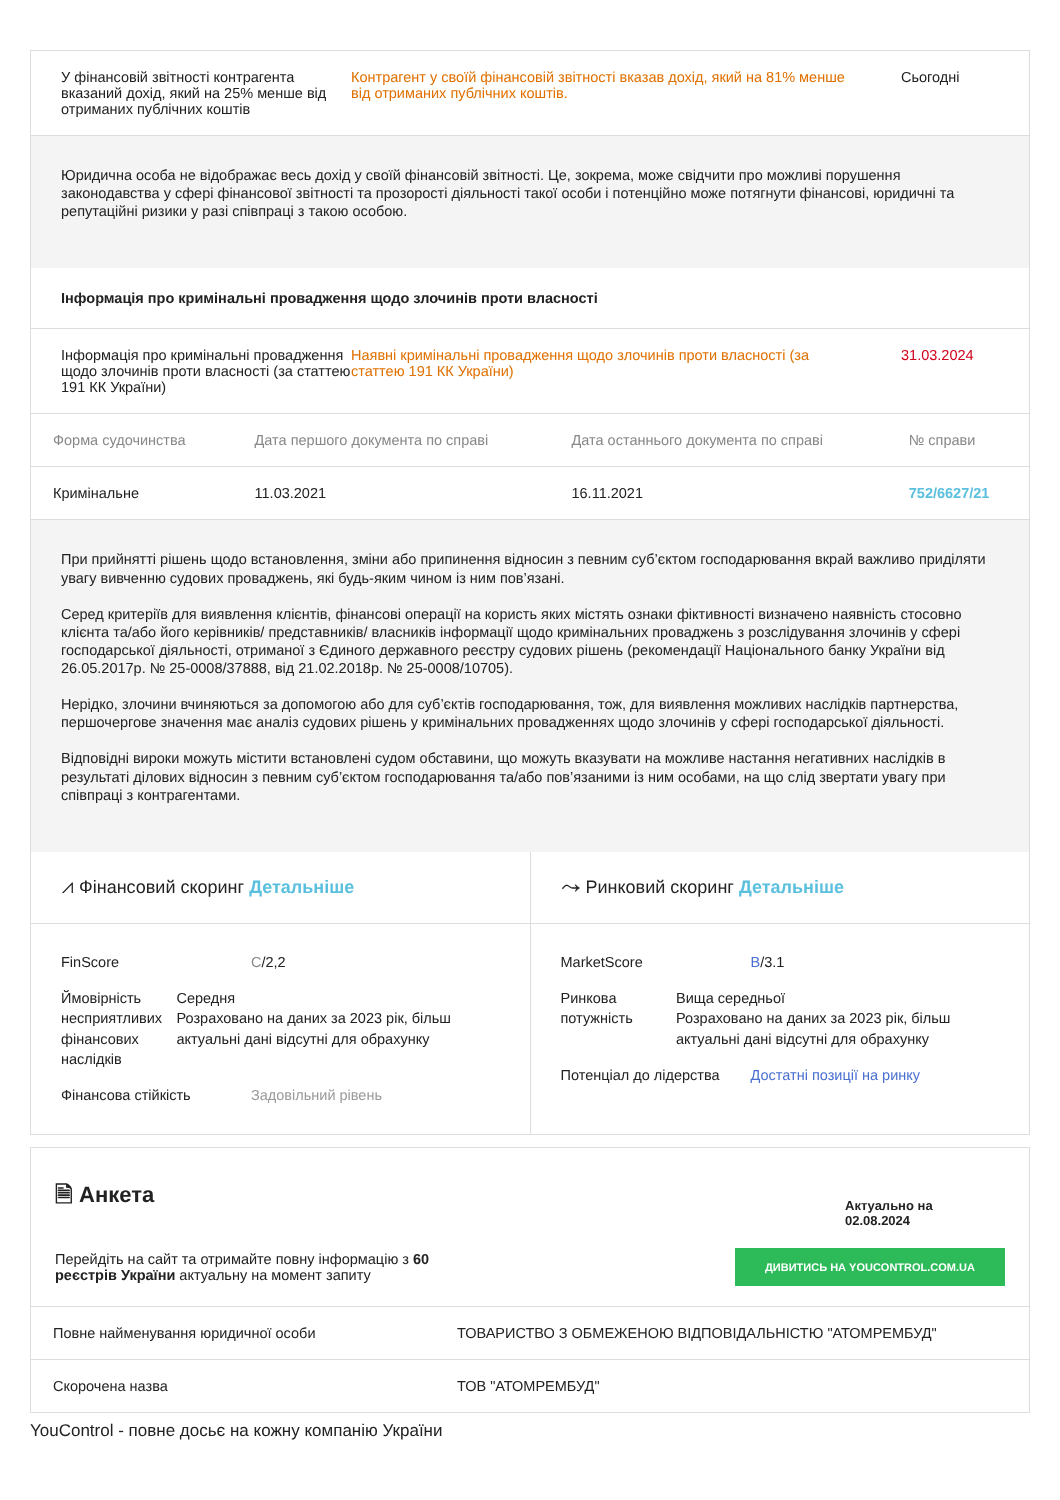У фінансовій звітності контрагента вказаний дохід, який на 25% менше від отриманих публічних коштів
Контрагент у своїй фінансовій звітності вказав дохід, який на 81% менше від отриманих публічних коштів.
Сьогодні
Юридична особа не відображає весь дохід у своїй фінансовій звітності. Це, зокрема, може свідчити про можливі порушення законодавства у сфері фінансової звітності та прозорості діяльності такої особи і потенційно може потягнути фінансові, юридичні та репутаційні ризики у разі співпраці з такою особою.
Інформація про кримінальні провадження щодо злочинів проти власності
Інформація про кримінальні провадження щодо злочинів проти власності (за статтею 191 КК України)
Наявні кримінальні провадження щодо злочинів проти власності (за статтею 191 КК України)
31.03.2024
| Форма судочинства | Дата першого документа по справі | Дата останнього документа по справі | № справи |
| --- | --- | --- | --- |
| Кримінальне | 11.03.2021 | 16.11.2021 | 752/6627/21 |
При прийнятті рішень щодо встановлення, зміни або припинення відносин з певним суб’єктом господарювання вкрай важливо приділяти увагу вивченню судових проваджень, які будь-яким чином із ним пов’язані.
Серед критеріїв для виявлення клієнтів, фінансові операції на користь яких містять ознаки фіктивності визначено наявність стосовно клієнта та/або його керівників/ представників/ власників інформації щодо кримінальних проваджень з розслідування злочинів у сфері господарської діяльності, отриманої з Єдиного державного реєстру судових рішень (рекомендації Національного банку України від 26.05.2017р. № 25-0008/37888, від 21.02.2018р. № 25-0008/10705).
Нерідко, злочини вчиняються за допомогою або для суб’єктів господарювання, тож, для виявлення можливих наслідків партнерства, першочергове значення має аналіз судових рішень у кримінальних провадженнях щодо злочинів у сфері господарської діяльності.
Відповідні вироки можуть містити встановлені судом обставини, що можуть вказувати на можливе настання негативних наслідків в результаті ділових відносин з певним суб’єктом господарювання та/або пов’язаними із ним особами, на що слід звертати увагу при співпраці з контрагентами.
⩘ Фінансовий скоринг Детальніше
FinScore C/2,2
Ймовірність несприятливих фінансових наслідків
Середня
Розраховано на даних за 2023 рік, більш актуальні дані відсутні для обрахунку
Фінансова стійкість Задовільний рівень
⤳ Ринковий скоринг Детальніше
MarketScore B/3.1
Ринкова потужність Вища середньої
Розраховано на даних за 2023 рік, більш актуальні дані відсутні для обрахунку
Потенціал до лідерства
Достатні позиції на ринку
🗎 Анкета
Актуально на
02.08.2024
Перейдіть на сайт та отримайте повну інформацію з 60 реєстрів України актуальну на момент запиту
ДИВИТИСЬ НА YOUCONTROL.COM.UA
| Повне найменування юридичної особи | ТОВАРИСТВО З ОБМЕЖЕНОЮ ВІДПОВІДАЛЬНІСТЮ "АТОМРЕМБУД" |
| Скорочена назва | ТОВ "АТОМРЕМБУД" |
YouControl - повне досьє на кожну компанію України